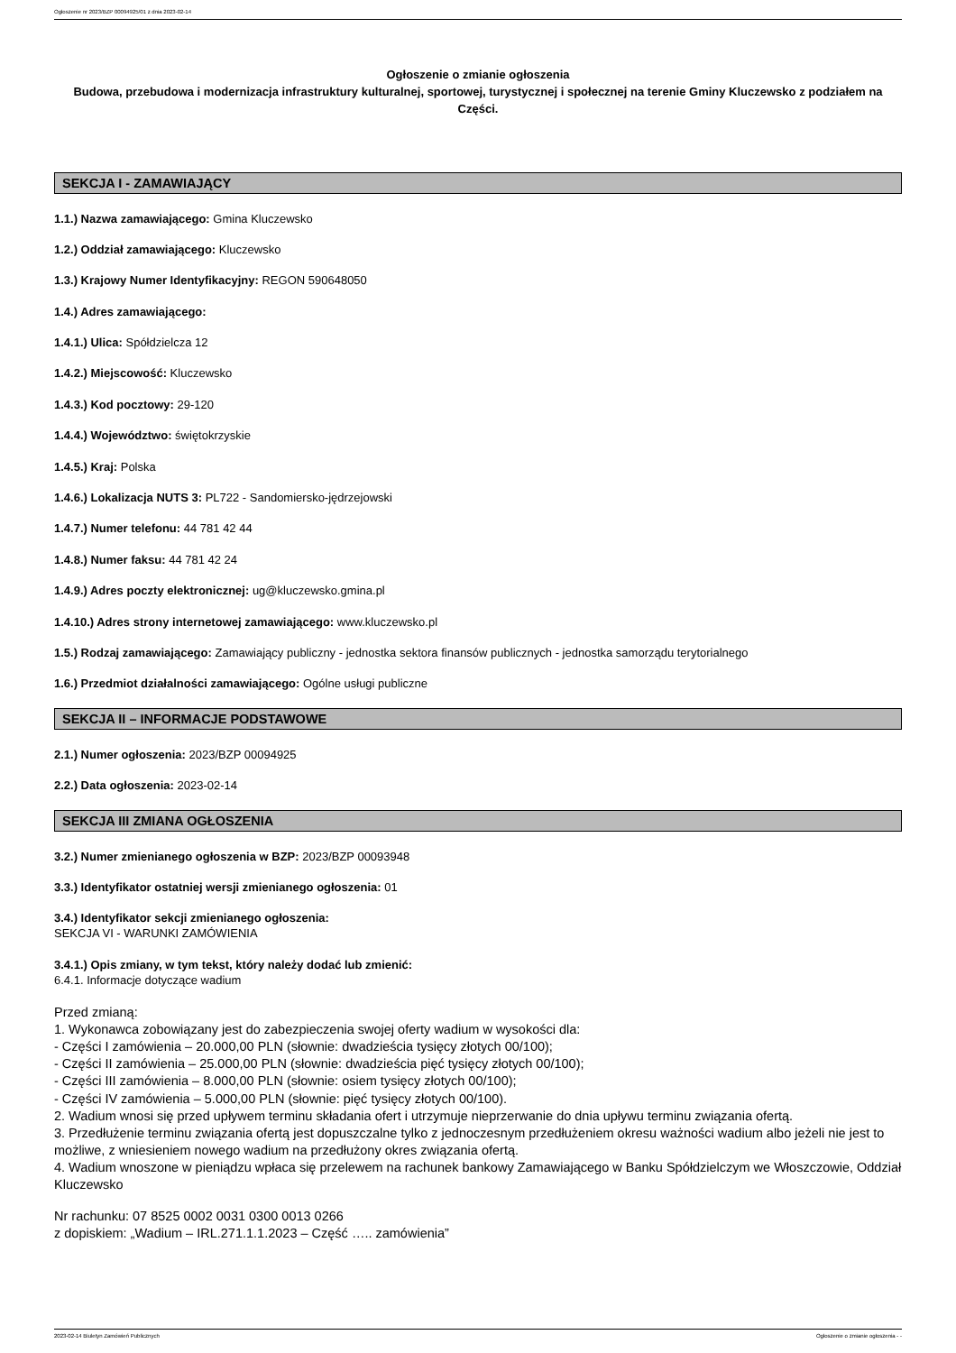Ogłoszenie nr 2023/BZP 00094925/01 z dnia 2023-02-14
Ogłoszenie o zmianie ogłoszenia
Budowa, przebudowa i modernizacja infrastruktury kulturalnej, sportowej, turystycznej i społecznej na terenie Gminy Kluczewsko z podziałem na Części.
SEKCJA I - ZAMAWIAJĄCY
1.1.) Nazwa zamawiającego: Gmina Kluczewsko
1.2.) Oddział zamawiającego: Kluczewsko
1.3.) Krajowy Numer Identyfikacyjny: REGON 590648050
1.4.) Adres zamawiającego:
1.4.1.) Ulica: Spółdzielcza 12
1.4.2.) Miejscowość: Kluczewsko
1.4.3.) Kod pocztowy: 29-120
1.4.4.) Województwo: świętokrzyskie
1.4.5.) Kraj: Polska
1.4.6.) Lokalizacja NUTS 3: PL722 - Sandomiersko-jędrzejowski
1.4.7.) Numer telefonu: 44 781 42 44
1.4.8.) Numer faksu: 44 781 42 24
1.4.9.) Adres poczty elektronicznej: ug@kluczewsko.gmina.pl
1.4.10.) Adres strony internetowej zamawiającego: www.kluczewsko.pl
1.5.) Rodzaj zamawiającego: Zamawiający publiczny - jednostka sektora finansów publicznych - jednostka samorządu terytorialnego
1.6.) Przedmiot działalności zamawiającego: Ogólne usługi publiczne
SEKCJA II – INFORMACJE PODSTAWOWE
2.1.) Numer ogłoszenia: 2023/BZP 00094925
2.2.) Data ogłoszenia: 2023-02-14
SEKCJA III ZMIANA OGŁOSZENIA
3.2.) Numer zmienianego ogłoszenia w BZP: 2023/BZP 00093948
3.3.) Identyfikator ostatniej wersji zmienianego ogłoszenia: 01
3.4.) Identyfikator sekcji zmienianego ogłoszenia:
SEKCJA VI - WARUNKI ZAMÓWIENIA
3.4.1.) Opis zmiany, w tym tekst, który należy dodać lub zmienić:
6.4.1. Informacje dotyczące wadium
Przed zmianą:
1. Wykonawca zobowiązany jest do zabezpieczenia swojej oferty wadium w wysokości dla:
- Części I zamówienia – 20.000,00 PLN (słownie: dwadzieścia tysięcy złotych 00/100);
- Części II zamówienia – 25.000,00 PLN (słownie: dwadzieścia pięć tysięcy złotych 00/100);
- Części III zamówienia – 8.000,00 PLN (słownie: osiem tysięcy złotych 00/100);
- Części IV zamówienia – 5.000,00 PLN (słownie: pięć tysięcy złotych 00/100).
2. Wadium wnosi się przed upływem terminu składania ofert i utrzymuje nieprzerwanie do dnia upływu terminu związania ofertą.
3. Przedłużenie terminu związania ofertą jest dopuszczalne tylko z jednoczesnym przedłużeniem okresu ważności wadium albo jeżeli nie jest to możliwe, z wniesieniem nowego wadium na przedłużony okres związania ofertą.
4. Wadium wnoszone w pieniądzu wpłaca się przelewem na rachunek bankowy Zamawiającego w Banku Spółdzielczym we Włoszczowie, Oddział Kluczewsko
Nr rachunku: 07 8525 0002 0031 0300 0013 0266
z dopiskiem: „Wadium – IRL.271.1.1.2023 – Część ….. zamówienia”
2023-02-14 Biuletyn Zamówień Publicznych Ogłoszenie o zmianie ogłoszenia - -